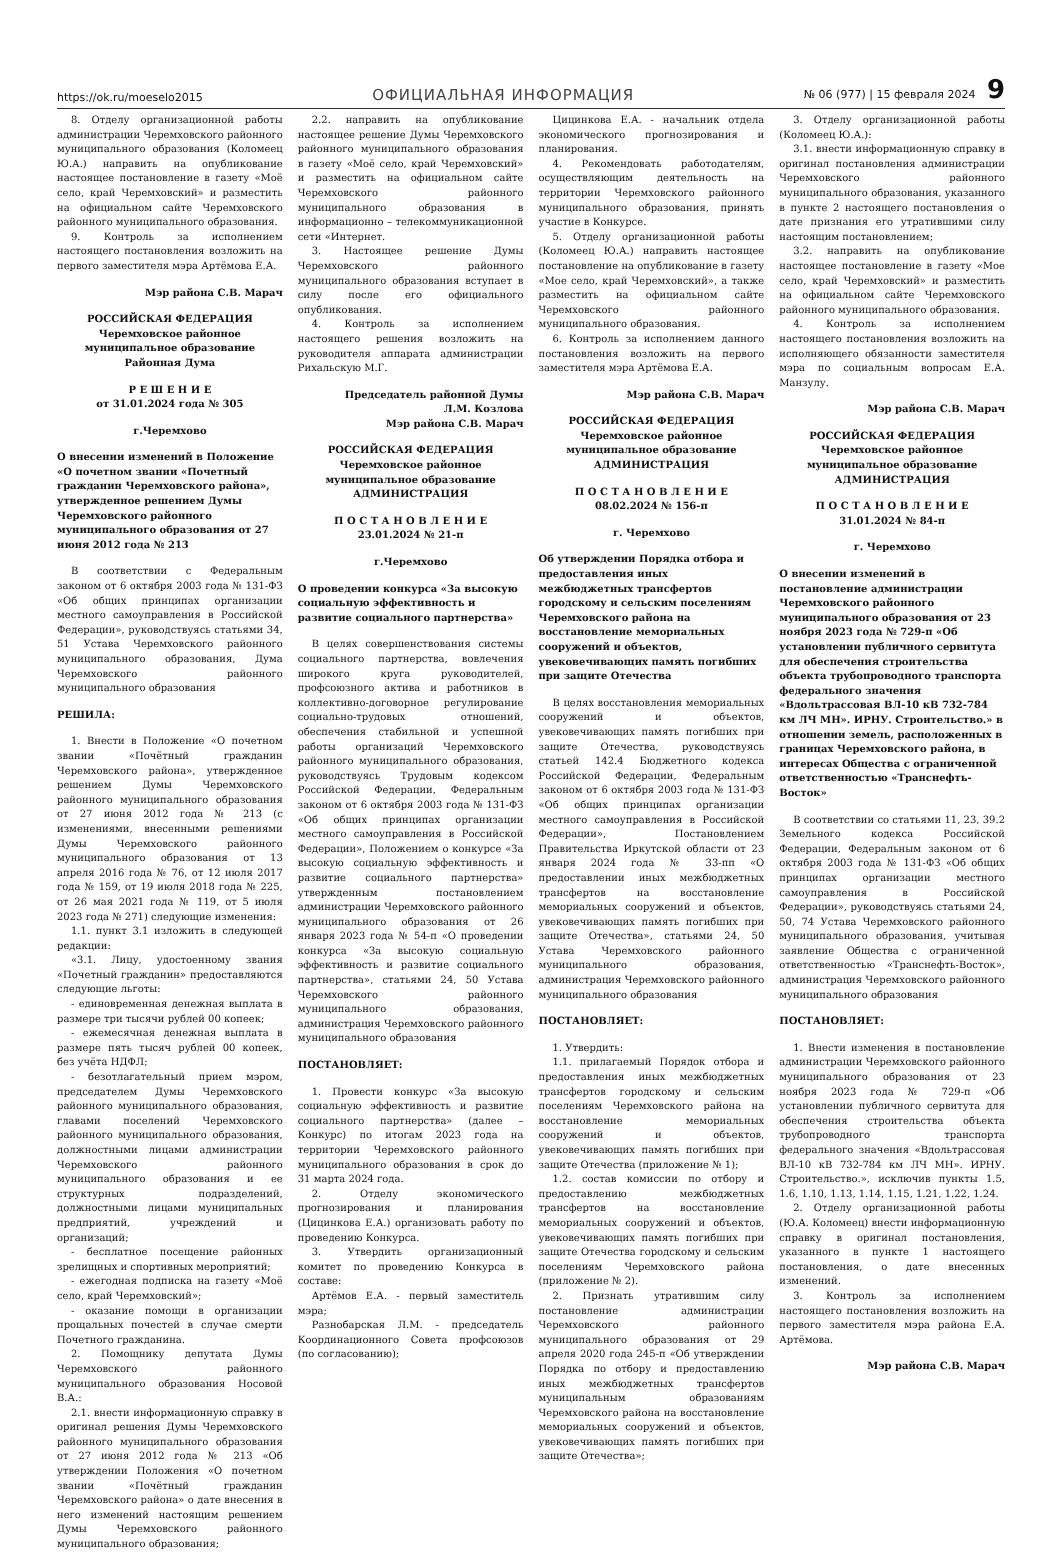https://ok.ru/moeselo2015 ОФИЦИАЛЬНАЯ ИНФОРМАЦИЯ № 06 (977) | 15 февраля 2024 9
8. Отделу организационной работы администрации Черемховского районного муниципального образования (Коломеец Ю.А.) направить на опубликование настоящее постановление в газету «Моё село, край Черемховский» и разместить на официальном сайте Черемховского районного муниципального образования.
9. Контроль за исполнением настоящего постановления возложить на первого заместителя мэра Артёмова Е.А.
Мэр района С.В. Марач
РОССИЙСКАЯ ФЕДЕРАЦИЯ
Черемховское районное
муниципальное образование
Районная Дума
Р Е Ш Е Н И Е
от 31.01.2024 года № 305
г.Черемхово
О внесении изменений в Положение «О почетном звании «Почетный гражданин Черемховского района», утвержденное решением Думы Черемховского районного муниципального образования от 27 июня 2012 года № 213
В соответствии с Федеральным законом от 6 октября 2003 года № 131-ФЗ «Об общих принципах организации местного самоуправления в Российской Федерации», руководствуясь статьями 34, 51 Устава Черемховского районного муниципального образования, Дума Черемховского районного муниципального образования
РЕШИЛА:
1. Внести в Положение «О почетном звании «Почётный гражданин Черемховского района», утвержденное решением Думы Черемховского районного муниципального образования от 27 июня 2012 года № 213 (с изменениями, внесенными решениями Думы Черемховского районного муниципального образования от 13 апреля 2016 года № 76, от 12 июля 2017 года № 159, от 19 июля 2018 года № 225, от 26 мая 2021 года № 119, от 5 июля 2023 года № 271) следующие изменения:
1.1. пункт 3.1 изложить в следующей редакции:
«3.1. Лицу, удостоенному звания «Почетный гражданин» предоставляются следующие льготы:
- единовременная денежная выплата в размере три тысячи рублей 00 копеек;
- ежемесячная денежная выплата в размере пять тысяч рублей 00 копеек, без учёта НДФЛ;
- безотлагательный прием мэром, председателем Думы Черемховского районного муниципального образования, главами поселений Черемховского районного муниципального образования, должностными лицами администрации Черемховского районного муниципального образования и ее структурных подразделений, должностными лицами муниципальных предприятий, учреждений и организаций;
- бесплатное посещение районных зрелищных и спортивных мероприятий;
- ежегодная подписка на газету «Моё село, край Черемховский»;
- оказание помощи в организации прощальных почестей в случае смерти Почетного гражданина.
2. Помощнику депутата Думы Черемховского районного муниципального образования Носовой В.А.:
2.1. внести информационную справку в оригинал решения Думы Черемховского районного муниципального образования от 27 июня 2012 года № 213 «Об утверждении Положения «О почетном звании «Почётный гражданин Черемховского района» о дате внесения в него изменений настоящим решением Думы Черемховского районного муниципального образования;
2.2. направить на опубликование настоящее решение Думы Черемховского районного муниципального образования в газету «Моё село, край Черемховский» и разместить на официальном сайте Черемховского районного муниципального образования в информационно – телекоммуникационной сети «Интернет.
3. Настоящее решение Думы Черемховского районного муниципального образования вступает в силу после его официального опубликования.
4. Контроль за исполнением настоящего решения возложить на руководителя аппарата администрации Рихальскую М.Г.
Председатель районной Думы
Л.М. Козлова
Мэр района С.В. Марач
РОССИЙСКАЯ ФЕДЕРАЦИЯ
Черемховское районное
муниципальное образование
АДМИНИСТРАЦИЯ
П О С Т А Н О В Л Е Н И Е
23.01.2024 № 21-п
г.Черемхово
О проведении конкурса «За высокую социальную эффективность и развитие социального партнерства»
В целях совершенствования системы социального партнерства, вовлечения широкого круга руководителей, профсоюзного актива и работников в коллективно-договорное регулирование социально-трудовых отношений, обеспечения стабильной и успешной работы организаций Черемховского районного муниципального образования, руководствуясь Трудовым кодексом Российской Федерации, Федеральным законом от 6 октября 2003 года № 131-ФЗ «Об общих принципах организации местного самоуправления в Российской Федерации», Положением о конкурсе «За высокую социальную эффективность и развитие социального партнерства» утвержденным постановлением администрации Черемховского районного муниципального образования от 26 января 2023 года № 54-п «О проведении конкурса «За высокую социальную эффективность и развитие социального партнерства», статьями 24, 50 Устава Черемховского районного муниципального образования, администрация Черемховского районного муниципального образования
ПОСТАНОВЛЯЕТ:
1. Провести конкурс «За высокую социальную эффективность и развитие социального партнерства» (далее – Конкурс) по итогам 2023 года на территории Черемховского районного муниципального образования в срок до 31 марта 2024 года.
2. Отделу экономического прогнозирования и планирования (Цицинкова Е.А.) организовать работу по проведению Конкурса.
3. Утвердить организационный комитет по проведению Конкурса в составе:
Артёмов Е.А. - первый заместитель мэра;
Разнобарская Л.М. - председатель Координационного Совета профсоюзов (по согласованию);
Цицинкова Е.А. - начальник отдела экономического прогнозирования и планирования.
4. Рекомендовать работодателям, осуществляющим деятельность на территории Черемховского районного муниципального образования, принять участие в Конкурсе.
5. Отделу организационной работы (Коломеец Ю.А.) направить настоящее постановление на опубликование в газету «Мое село, край Черемховский», а также разместить на официальном сайте Черемховского районного муниципального образования.
6. Контроль за исполнением данного постановления возложить на первого заместителя мэра Артёмова Е.А.
Мэр района С.В. Марач
РОССИЙСКАЯ ФЕДЕРАЦИЯ
Черемховское районное
муниципальное образование
АДМИНИСТРАЦИЯ
П О С Т А Н О В Л Е Н И Е
08.02.2024 № 156-п
г. Черемхово
Об утверждении Порядка отбора и предоставления иных межбюджетных трансфертов городскому и сельским поселениям Черемховского района на восстановление мемориальных сооружений и объектов, увековечивающих память погибших при защите Отечества
В целях восстановления мемориальных сооружений и объектов, увековечивающих память погибших при защите Отечества, руководствуясь статьей 142.4 Бюджетного кодекса Российской Федерации, Федеральным законом от 6 октября 2003 года № 131-ФЗ «Об общих принципах организации местного самоуправления в Российской Федерации», Постановлением Правительства Иркутской области от 23 января 2024 года № 33-пп «О предоставлении иных межбюджетных трансфертов на восстановление мемориальных сооружений и объектов, увековечивающих память погибших при защите Отечества», статьями 24, 50 Устава Черемховского районного муниципального образования, администрация Черемховского районного муниципального образования
ПОСТАНОВЛЯЕТ:
1. Утвердить:
1.1. прилагаемый Порядок отбора и предоставления иных межбюджетных трансфертов городскому и сельским поселениям Черемховского района на восстановление мемориальных сооружений и объектов, увековечивающих память погибших при защите Отечества (приложение № 1);
1.2. состав комиссии по отбору и предоставлению межбюджетных трансфертов на восстановление мемориальных сооружений и объектов, увековечивающих память погибших при защите Отечества городскому и сельским поселениям Черемховского района (приложение № 2).
2. Признать утратившим силу постановление администрации Черемховского районного муниципального образования от 29 апреля 2020 года 245-п «Об утверждении Порядка по отбору и предоставлению иных межбюджетных трансфертов муниципальным образованиям Черемховского района на восстановление мемориальных сооружений и объектов, увековечивающих память погибших при защите Отечества»;
3. Отделу организационной работы (Коломеец Ю.А.):
3.1. внести информационную справку в оригинал постановления администрации Черемховского районного муниципального образования, указанного в пункте 2 настоящего постановления о дате признания его утратившими силу настоящим постановлением;
3.2. направить на опубликование настоящее постановление в газету «Мое село, край Черемховский» и разместить на официальном сайте Черемховского районного муниципального образования.
4. Контроль за исполнением настоящего постановления возложить на исполняющего обязанности заместителя мэра по социальным вопросам Е.А. Манзулу.
Мэр района С.В. Марач
РОССИЙСКАЯ ФЕДЕРАЦИЯ
Черемховское районное
муниципальное образование
АДМИНИСТРАЦИЯ
П О С Т А Н О В Л Е Н И Е
31.01.2024 № 84-п
г. Черемхово
О внесении изменений в постановление администрации Черемховского районного муниципального образования от 23 ноября 2023 года № 729-п «Об установлении публичного сервитута для обеспечения строительства объекта трубопроводного транспорта федерального значения «Вдольтрассовая ВЛ-10 кВ 732-784 км ЛЧ МН». ИРНУ. Строительство.» в отношении земель, расположенных в границах Черемховского района, в интересах Общества с ограниченной ответственностью «Транснефть-Восток»
В соответствии со статьями 11, 23, 39.2 Земельного кодекса Российской Федерации, Федеральным законом от 6 октября 2003 года № 131-ФЗ «Об общих принципах организации местного самоуправления в Российской Федерации», руководствуясь статьями 24, 50, 74 Устава Черемховского районного муниципального образования, учитывая заявление Общества с ограниченной ответственностью «Транснефть-Восток», администрация Черемховского районного муниципального образования
ПОСТАНОВЛЯЕТ:
1. Внести изменения в постановление администрации Черемховского районного муниципального образования от 23 ноября 2023 года № 729-п «Об установлении публичного сервитута для обеспечения строительства объекта трубопроводного транспорта федерального значения «Вдольтрассовая ВЛ-10 кВ 732-784 км ЛЧ МН». ИРНУ. Строительство.», исключив пункты 1.5, 1.6, 1.10, 1.13, 1.14, 1.15, 1.21, 1.22, 1.24.
2. Отделу организационной работы (Ю.А. Коломеец) внести информационную справку в оригинал постановления, указанного в пункте 1 настоящего постановления, о дате внесенных изменений.
3. Контроль за исполнением настоящего постановления возложить на первого заместителя мэра района Е.А. Артёмова.
Мэр района С.В. Марач